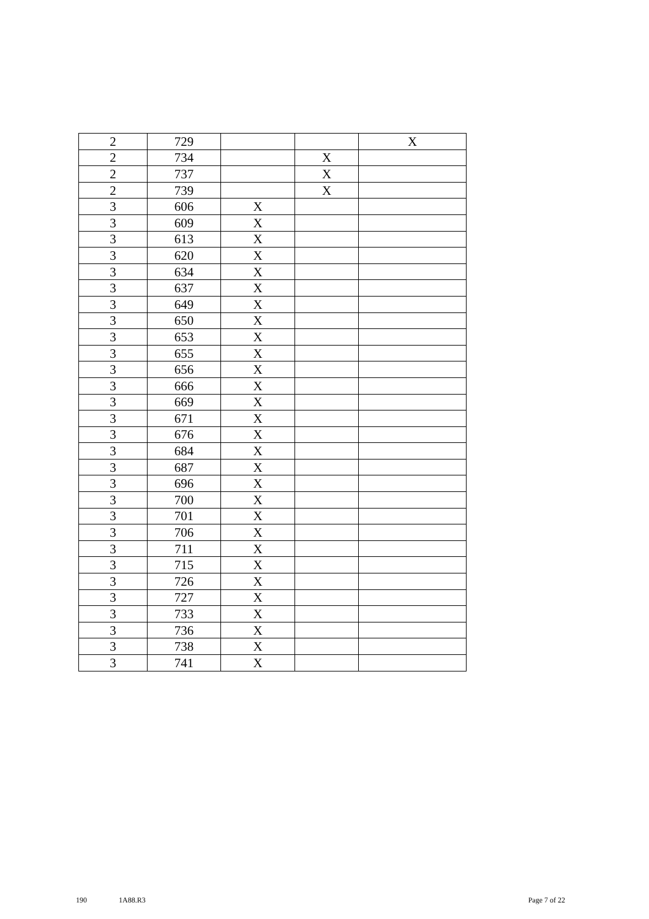| 2 | 729 | | | X |
| 2 | 734 | | X | |
| 2 | 737 | | X | |
| 2 | 739 | | X | |
| 3 | 606 | X | | |
| 3 | 609 | X | | |
| 3 | 613 | X | | |
| 3 | 620 | X | | |
| 3 | 634 | X | | |
| 3 | 637 | X | | |
| 3 | 649 | X | | |
| 3 | 650 | X | | |
| 3 | 653 | X | | |
| 3 | 655 | X | | |
| 3 | 656 | X | | |
| 3 | 666 | X | | |
| 3 | 669 | X | | |
| 3 | 671 | X | | |
| 3 | 676 | X | | |
| 3 | 684 | X | | |
| 3 | 687 | X | | |
| 3 | 696 | X | | |
| 3 | 700 | X | | |
| 3 | 701 | X | | |
| 3 | 706 | X | | |
| 3 | 711 | X | | |
| 3 | 715 | X | | |
| 3 | 726 | X | | |
| 3 | 727 | X | | |
| 3 | 733 | X | | |
| 3 | 736 | X | | |
| 3 | 738 | X | | |
| 3 | 741 | X | | |
190 1A88.R3 Page 7 of 22